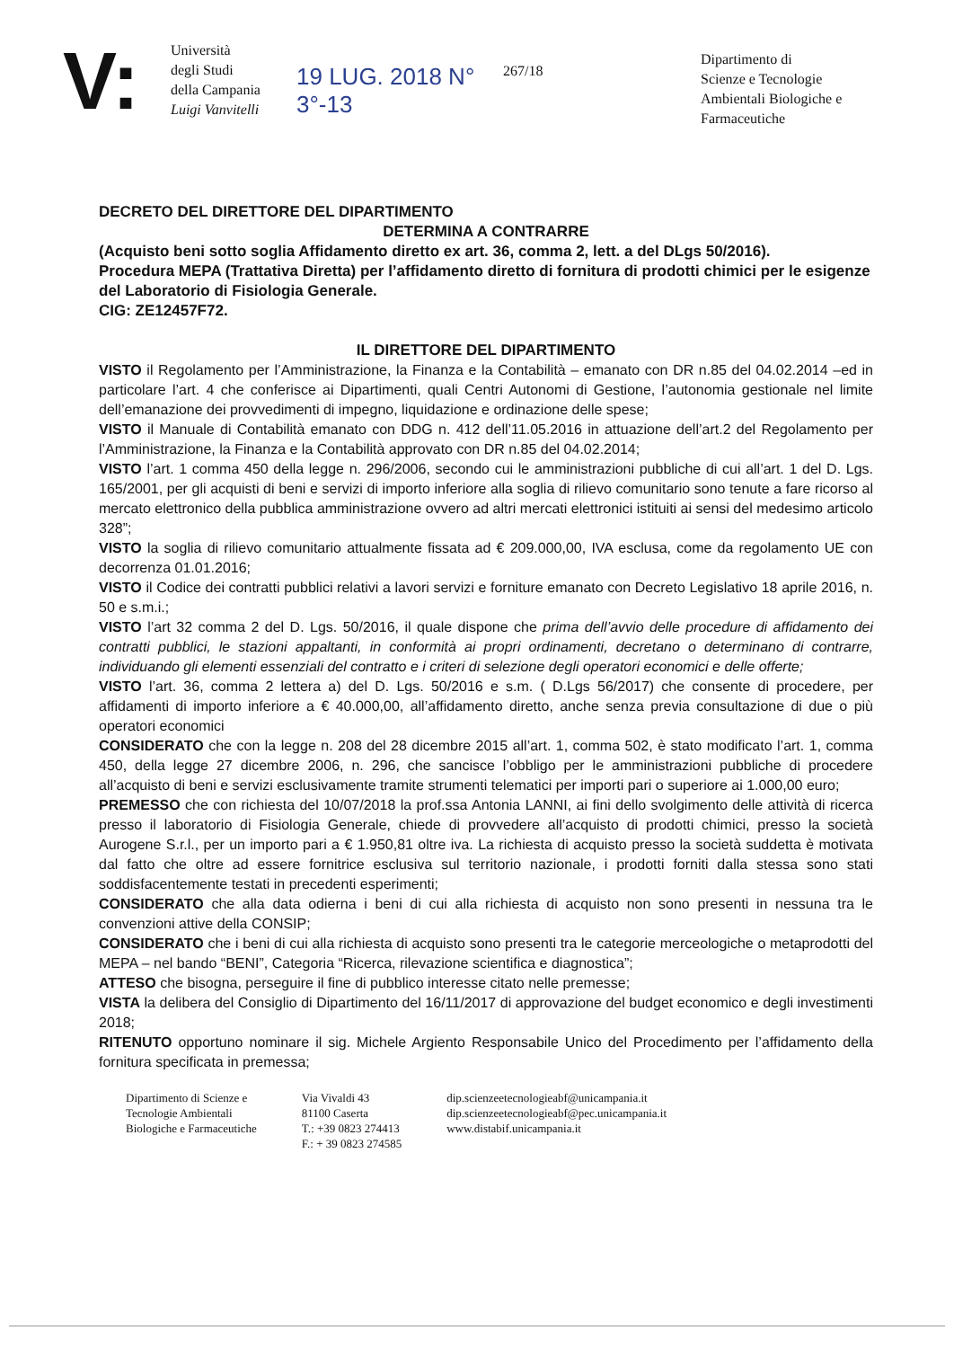V:
Università
degli Studi
della Campania
Luigi Vanvitelli
19 LUG. 2018 N°
3°-13
267/18
Dipartimento di
Scienze e Tecnologie
Ambientali Biologiche e
Farmaceutiche
DECRETO DEL DIRETTORE DEL DIPARTIMENTO
DETERMINA A CONTRARRE
(Acquisto beni sotto soglia Affidamento diretto ex art. 36, comma 2, lett. a del DLgs 50/2016).
Procedura MEPA (Trattativa Diretta) per l’affidamento diretto di fornitura di prodotti chimici per le esigenze del Laboratorio di Fisiologia Generale.
CIG: ZE12457F72.
IL DIRETTORE DEL DIPARTIMENTO
VISTO il Regolamento per l’Amministrazione, la Finanza e la Contabilità – emanato con DR n.85 del 04.02.2014 –ed in particolare l’art. 4 che conferisce ai Dipartimenti, quali Centri Autonomi di Gestione, l’autonomia gestionale nel limite dell’emanazione dei provvedimenti di impegno, liquidazione e ordinazione delle spese;
VISTO il Manuale di Contabilità emanato con DDG n. 412 dell’11.05.2016 in attuazione dell’art.2 del Regolamento per l’Amministrazione, la Finanza e la Contabilità approvato con DR n.85 del 04.02.2014;
VISTO l’art. 1 comma 450 della legge n. 296/2006, secondo cui le amministrazioni pubbliche di cui all’art. 1 del D. Lgs. 165/2001, per gli acquisti di beni e servizi di importo inferiore alla soglia di rilievo comunitario sono tenute a fare ricorso al mercato elettronico della pubblica amministrazione ovvero ad altri mercati elettronici istituiti ai sensi del medesimo articolo 328”;
VISTO la soglia di rilievo comunitario attualmente fissata ad € 209.000,00, IVA esclusa, come da regolamento UE con decorrenza 01.01.2016;
VISTO il Codice dei contratti pubblici relativi a lavori servizi e forniture emanato con Decreto Legislativo 18 aprile 2016, n. 50 e s.m.i.;
VISTO l’art 32 comma 2 del D. Lgs. 50/2016, il quale dispone che prima dell’avvio delle procedure di affidamento dei contratti pubblici, le stazioni appaltanti, in conformità ai propri ordinamenti, decretano o determinano di contrarre, individuando gli elementi essenziali del contratto e i criteri di selezione degli operatori economici e delle offerte;
VISTO l’art. 36, comma 2 lettera a) del D. Lgs. 50/2016 e s.m. ( D.Lgs 56/2017) che consente di procedere, per affidamenti di importo inferiore a € 40.000,00, all’affidamento diretto, anche senza previa consultazione di due o più operatori economici
CONSIDERATO che con la legge n. 208 del 28 dicembre 2015 all’art. 1, comma 502, è stato modificato l’art. 1, comma 450, della legge 27 dicembre 2006, n. 296, che sancisce l’obbligo per le amministrazioni pubbliche di procedere all’acquisto di beni e servizi esclusivamente tramite strumenti telematici per importi pari o superiore ai 1.000,00 euro;
PREMESSO che con richiesta del 10/07/2018 la prof.ssa Antonia LANNI, ai fini dello svolgimento delle attività di ricerca presso il laboratorio di Fisiologia Generale, chiede di provvedere all’acquisto di prodotti chimici, presso la società Aurogene S.r.l., per un importo pari a € 1.950,81 oltre iva. La richiesta di acquisto presso la società suddetta è motivata dal fatto che oltre ad essere fornitrice esclusiva sul territorio nazionale, i prodotti forniti dalla stessa sono stati soddisfacentemente testati in precedenti esperimenti;
CONSIDERATO che alla data odierna i beni di cui alla richiesta di acquisto non sono presenti in nessuna tra le convenzioni attive della CONSIP;
CONSIDERATO che i beni di cui alla richiesta di acquisto sono presenti tra le categorie merceologiche o metaprodotti del MEPA – nel bando “BENI”, Categoria “Ricerca, rilevazione scientifica e diagnostica”;
ATTESO che bisogna, perseguire il fine di pubblico interesse citato nelle premesse;
VISTA la delibera del Consiglio di Dipartimento del 16/11/2017 di approvazione del budget economico e degli investimenti 2018;
RITENUTO opportuno nominare il sig. Michele Argiento Responsabile Unico del Procedimento per l’affidamento della fornitura specificata in premessa;
Dipartimento di Scienze e
Tecnologie Ambientali
Biologiche e Farmaceutiche
Via Vivaldi 43
81100 Caserta
T.: +39 0823 274413
F.: + 39 0823 274585
dip.scienzeetecnologieabf@unicampania.it
dip.scienzeetecnologieabf@pec.unicampania.it
www.distabif.unicampania.it